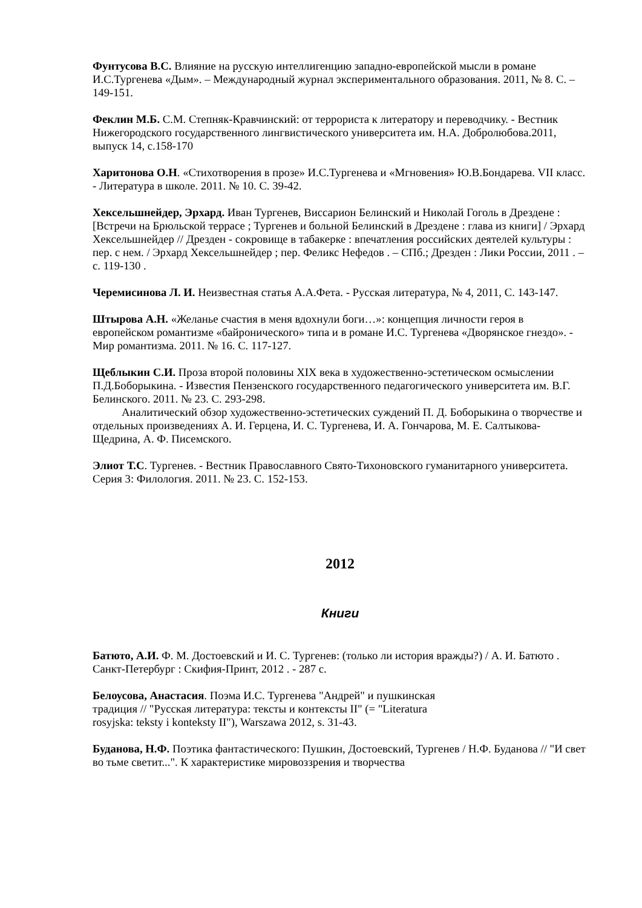Фунтусова В.С. Влияние на русскую интеллигенцию западно-европейской мысли в романе И.С.Тургенева «Дым». – Международный журнал экспериментального образования. 2011, № 8. С. – 149-151.
Феклин М.Б. С.М. Степняк-Кравчинский: от террориста к литератору и переводчику. - Вестник Нижегородского государственного лингвистического университета им. Н.А. Добролюбова.2011, выпуск 14, с.158-170
Харитонова О.Н. «Стихотворения в прозе» И.С.Тургенева и «Мгновения» Ю.В.Бондарева. VII класс. - Литература в школе. 2011. № 10. С. 39-42.
Хексельшнейдер, Эрхард. Иван Тургенев, Виссарион Белинский и Николай Гоголь в Дрездене : [Встречи на Брюльской террасе ; Тургенев и больной Белинский в Дрездене : глава из книги] / Эрхард Хексельшнейдер // Дрезден - сокровище в табакерке : впечатления российских деятелей культуры : пер. с нем. / Эрхард Хексельшнейдер ; пер. Феликс Нефедов . – СПб.; Дрезден : Лики России, 2011 . – с. 119-130 .
Черемисинова Л. И. Неизвестная статья А.А.Фета. - Русская литература, № 4, 2011, С. 143-147.
Штырова А.Н. «Желанье счастия в меня вдохнули боги…»: концепция личности героя в европейском романтизме «байронического» типа и в романе И.С. Тургенева «Дворянское гнездо». - Мир романтизма. 2011. № 16. С. 117-127.
Щеблыкин С.И. Проза второй половины XIX века в художественно-эстетическом осмыслении П.Д.Боборыкина. - Известия Пензенского государственного педагогического университета им. В.Г. Белинского. 2011. № 23. С. 293-298.
Аналитический обзор художественно-эстетических суждений П. Д. Боборыкина о творчестве и отдельных произведениях А. И. Герцена, И. С. Тургенева, И. А. Гончарова, М. Е. Салтыкова-Щедрина, А. Ф. Писемского.
Элиот Т.С. Тургенев. - Вестник Православного Свято-Тихоновского гуманитарного университета. Серия 3: Филология. 2011. № 23. С. 152-153.
2012
Книги
Батюто, А.И. Ф. М. Достоевский и И. С. Тургенев: (только ли история вражды?) / А. И. Батюто . Санкт-Петербург : Скифия-Принт, 2012 . - 287 с.
Белоусова, Анастасия. Поэма И.С. Тургенева "Андрей" и пушкинская
традиция // "Русская литература: тексты и контексты II" (= "Literatura
rosyjska: teksty i konteksty II"), Warszawa 2012, s. 31-43.
Буданова, Н.Ф. Поэтика фантастического: Пушкин, Достоевский, Тургенев / Н.Ф. Буданова // "И свет во тьме светит...". К характеристике мировоззрения и творчества